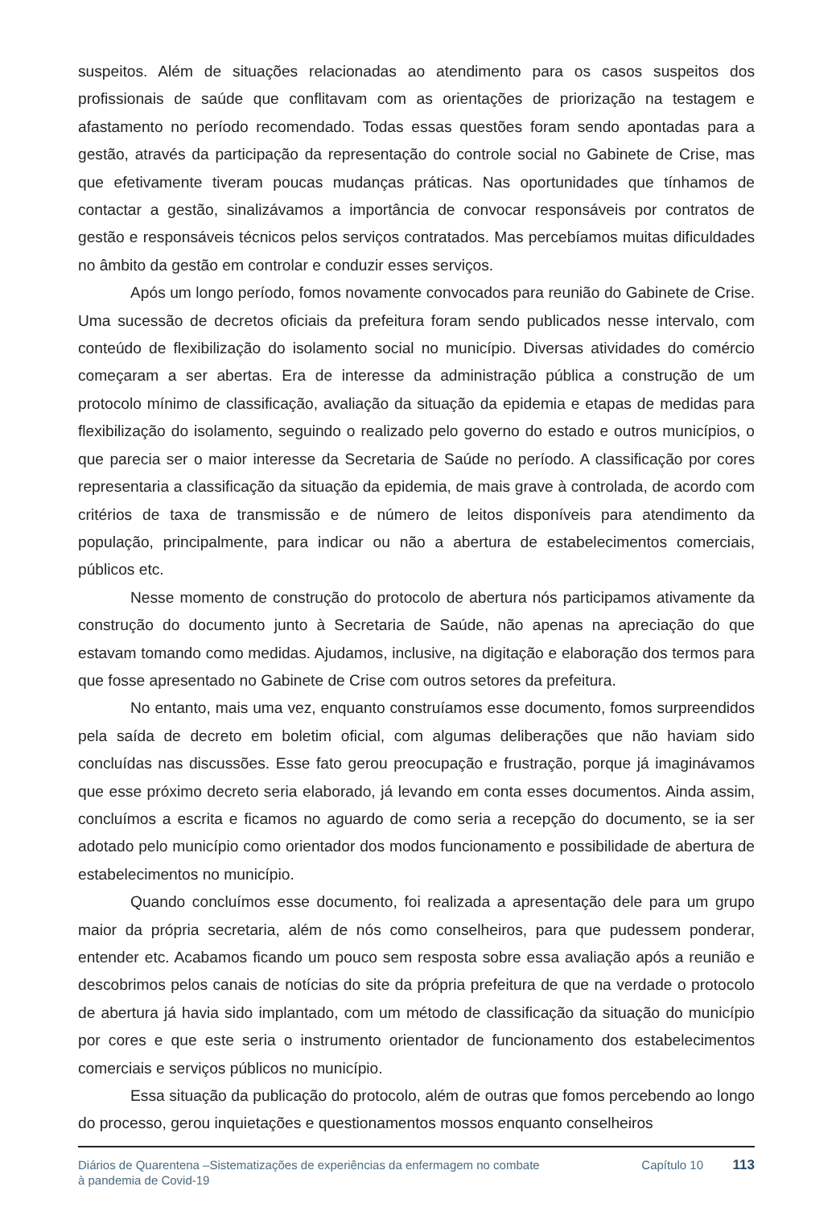suspeitos. Além de situações relacionadas ao atendimento para os casos suspeitos dos profissionais de saúde que conflitavam com as orientações de priorização na testagem e afastamento no período recomendado. Todas essas questões foram sendo apontadas para a gestão, através da participação da representação do controle social no Gabinete de Crise, mas que efetivamente tiveram poucas mudanças práticas. Nas oportunidades que tínhamos de contactar a gestão, sinalizávamos a importância de convocar responsáveis por contratos de gestão e responsáveis técnicos pelos serviços contratados. Mas percebíamos muitas dificuldades no âmbito da gestão em controlar e conduzir esses serviços.
Após um longo período, fomos novamente convocados para reunião do Gabinete de Crise. Uma sucessão de decretos oficiais da prefeitura foram sendo publicados nesse intervalo, com conteúdo de flexibilização do isolamento social no município. Diversas atividades do comércio começaram a ser abertas. Era de interesse da administração pública a construção de um protocolo mínimo de classificação, avaliação da situação da epidemia e etapas de medidas para flexibilização do isolamento, seguindo o realizado pelo governo do estado e outros municípios, o que parecia ser o maior interesse da Secretaria de Saúde no período. A classificação por cores representaria a classificação da situação da epidemia, de mais grave à controlada, de acordo com critérios de taxa de transmissão e de número de leitos disponíveis para atendimento da população, principalmente, para indicar ou não a abertura de estabelecimentos comerciais, públicos etc.
Nesse momento de construção do protocolo de abertura nós participamos ativamente da construção do documento junto à Secretaria de Saúde, não apenas na apreciação do que estavam tomando como medidas. Ajudamos, inclusive, na digitação e elaboração dos termos para que fosse apresentado no Gabinete de Crise com outros setores da prefeitura.
No entanto, mais uma vez, enquanto construíamos esse documento, fomos surpreendidos pela saída de decreto em boletim oficial, com algumas deliberações que não haviam sido concluídas nas discussões. Esse fato gerou preocupação e frustração, porque já imaginávamos que esse próximo decreto seria elaborado, já levando em conta esses documentos. Ainda assim, concluímos a escrita e ficamos no aguardo de como seria a recepção do documento, se ia ser adotado pelo município como orientador dos modos funcionamento e possibilidade de abertura de estabelecimentos no município.
Quando concluímos esse documento, foi realizada a apresentação dele para um grupo maior da própria secretaria, além de nós como conselheiros, para que pudessem ponderar, entender etc. Acabamos ficando um pouco sem resposta sobre essa avaliação após a reunião e descobrimos pelos canais de notícias do site da própria prefeitura de que na verdade o protocolo de abertura já havia sido implantado, com um método de classificação da situação do município por cores e que este seria o instrumento orientador de funcionamento dos estabelecimentos comerciais e serviços públicos no município.
Essa situação da publicação do protocolo, além de outras que fomos percebendo ao longo do processo, gerou inquietações e questionamentos mossos enquanto conselheiros
Diários de Quarentena –Sistematizações de experiências da enfermagem no combate à pandemia de Covid-19
Capítulo 10 113